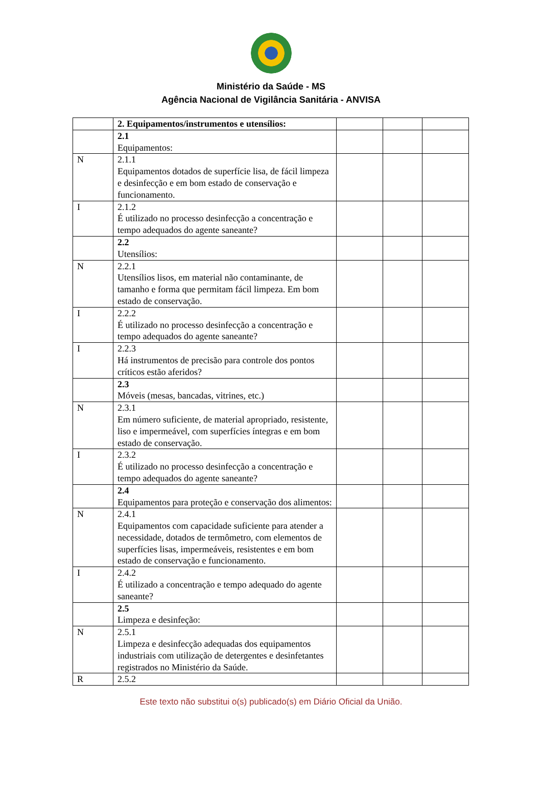Ministério da Saúde - MS
Agência Nacional de Vigilância Sanitária - ANVISA
| | 2. Equipamentos/instrumentos e utensílios: | | | |
| | 2.1 Equipamentos: | | | |
| N | 2.1.1 Equipamentos dotados de superfície lisa, de fácil limpeza e desinfecção e em bom estado de conservação e funcionamento. | | | |
| I | 2.1.2 É utilizado no processo desinfecção a concentração e tempo adequados do agente saneante? | | | |
| | 2.2 Utensílios: | | | |
| N | 2.2.1 Utensílios lisos, em material não contaminante, de tamanho e forma que permitam fácil limpeza. Em bom estado de conservação. | | | |
| I | 2.2.2 É utilizado no processo desinfecção a concentração e tempo adequados do agente saneante? | | | |
| I | 2.2.3 Há instrumentos de precisão para controle dos pontos críticos estão aferidos? | | | |
| | 2.3 Móveis (mesas, bancadas, vitrines, etc.) | | | |
| N | 2.3.1 Em número suficiente, de material apropriado, resistente, liso e impermeável, com superfícies íntegras e em bom estado de conservação. | | | |
| I | 2.3.2 É utilizado no processo desinfecção a concentração e tempo adequados do agente saneante? | | | |
| | 2.4 Equipamentos para proteção e conservação dos alimentos: | | | |
| N | 2.4.1 Equipamentos com capacidade suficiente para atender a necessidade, dotados de termômetro, com elementos de superfícies lisas, impermeáveis, resistentes e em bom estado de conservação e funcionamento. | | | |
| I | 2.4.2 É utilizado a concentração e tempo adequado do agente saneante? | | | |
| | 2.5 Limpeza e desinfeção: | | | |
| N | 2.5.1 Limpeza e desinfecção adequadas dos equipamentos industriais com utilização de detergentes e desinfetantes registrados no Ministério da Saúde. | | | |
| R | 2.5.2 | | | |
Este texto não substitui o(s) publicado(s) em Diário Oficial da União.